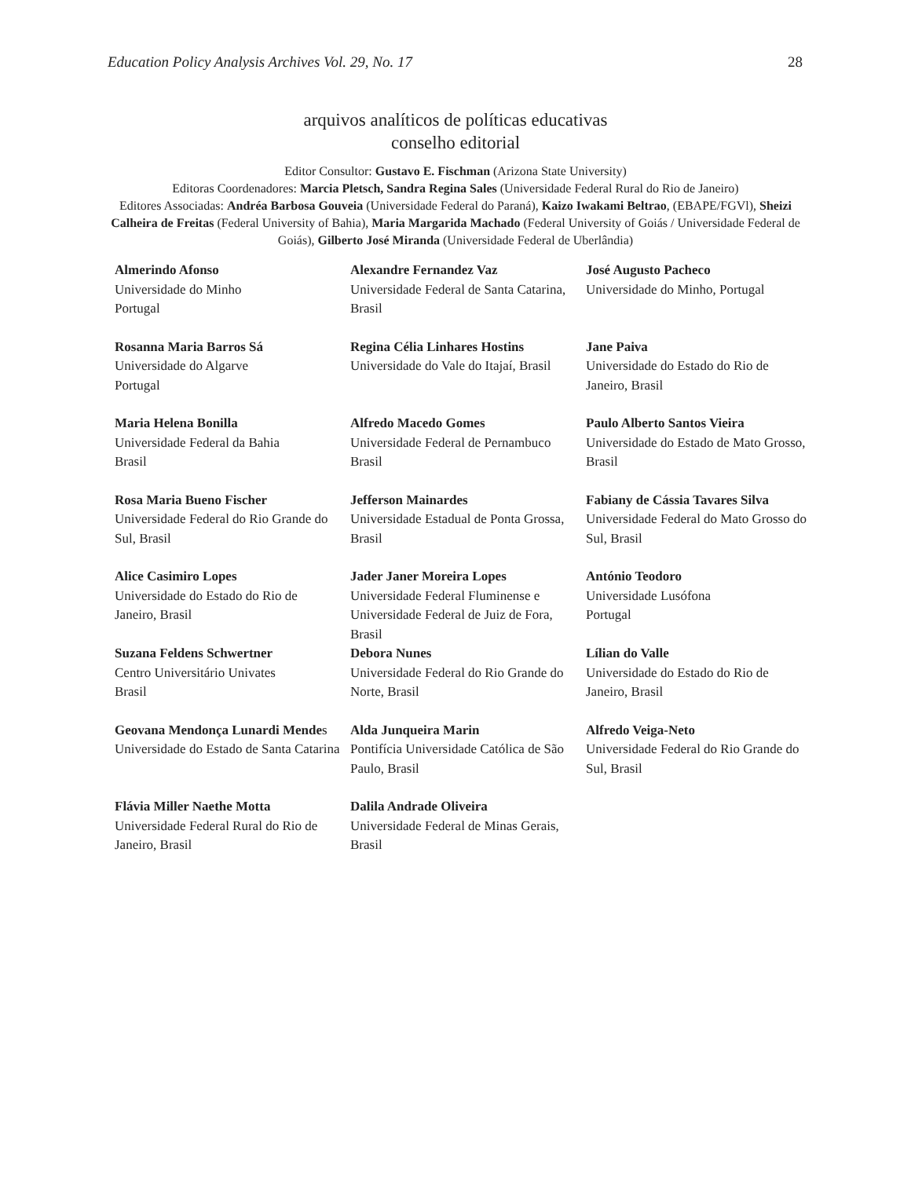Education Policy Analysis Archives Vol. 29, No. 17 28
arquivos analíticos de políticas educativas
conselho editorial
Editor Consultor: Gustavo E. Fischman (Arizona State University)
Editoras Coordenadores: Marcia Pletsch, Sandra Regina Sales (Universidade Federal Rural do Rio de Janeiro)
Editores Associadas: Andréa Barbosa Gouveia (Universidade Federal do Paraná), Kaizo Iwakami Beltrao, (EBAPE/FGVl), Sheizi Calheira de Freitas (Federal University of Bahia), Maria Margarida Machado (Federal University of Goiás / Universidade Federal de Goiás), Gilberto José Miranda (Universidade Federal de Uberlândia)
| Almerindo Afonso Universidade do Minho Portugal | Alexandre Fernandez Vaz Universidade Federal de Santa Catarina, Brasil | José Augusto Pacheco Universidade do Minho, Portugal |
| Rosanna Maria Barros Sá Universidade do Algarve Portugal | Regina Célia Linhares Hostins Universidade do Vale do Itajaí, Brasil | Jane Paiva Universidade do Estado do Rio de Janeiro, Brasil |
| Maria Helena Bonilla Universidade Federal da Bahia Brasil | Alfredo Macedo Gomes Universidade Federal de Pernambuco Brasil | Paulo Alberto Santos Vieira Universidade do Estado de Mato Grosso, Brasil |
| Rosa Maria Bueno Fischer Universidade Federal do Rio Grande do Sul, Brasil | Jefferson Mainardes Universidade Estadual de Ponta Grossa, Brasil | Fabiany de Cássia Tavares Silva Universidade Federal do Mato Grosso do Sul, Brasil |
| Alice Casimiro Lopes Universidade do Estado do Rio de Janeiro, Brasil | Jader Janer Moreira Lopes Universidade Federal Fluminense e Universidade Federal de Juiz de Fora, Brasil | António Teodoro Universidade Lusófona Portugal |
| Suzana Feldens Schwertner Centro Universitário Univates Brasil | Debora Nunes Universidade Federal do Rio Grande do Norte, Brasil | Lílian do Valle Universidade do Estado do Rio de Janeiro, Brasil |
| Geovana Mendonça Lunardi Mende s Universidade do Estado de Santa Catarina | Alda Junqueira Marin Pontifícia Universidade Católica de São Paulo, Brasil | Alfredo Veiga-Neto Universidade Federal do Rio Grande do Sul, Brasil |
| Flávia Miller Naethe Motta Universidade Federal Rural do Rio de Janeiro, Brasil | Dalila Andrade Oliveira Universidade Federal de Minas Gerais, Brasil | |